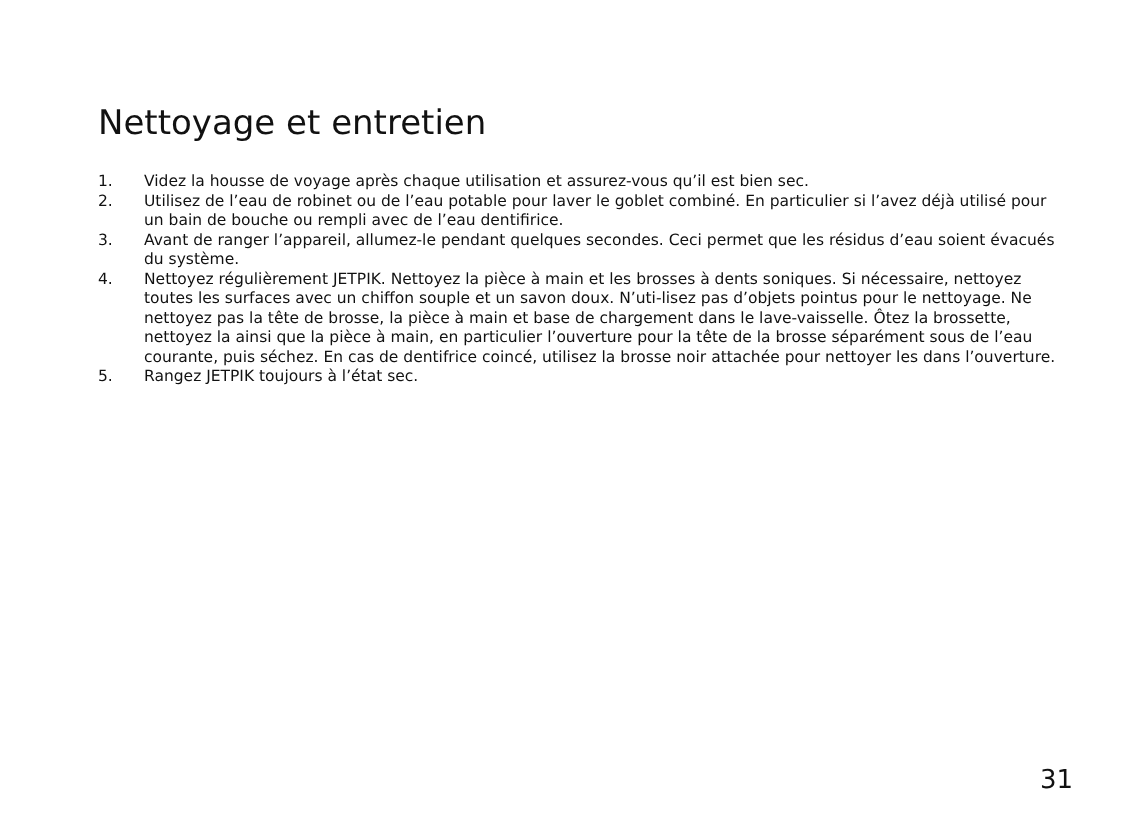Nettoyage et entretien
1. Videz la housse de voyage après chaque utilisation et assurez-vous qu’il est bien sec.
2. Utilisez de l’eau de robinet ou de l’eau potable pour laver le goblet combiné. En particulier si l’avez déjà utilisé pour un bain de bouche ou rempli avec de l’eau dentifirice.
3. Avant de ranger l’appareil, allumez-le pendant quelques secondes. Ceci permet que les résidus d’eau soient évacués du système.
4. Nettoyez régulièrement JETPIK. Nettoyez la pièce à main et les brosses à dents soniques. Si nécessaire, nettoyez toutes les surfaces avec un chiffon souple et un savon doux. N’uti-lisez pas d’objets pointus pour le nettoyage. Ne nettoyez pas la tête de brosse, la pièce à main et base de chargement dans le lave-vaisselle. Ôtez la brossette, nettoyez la ainsi que la pièce à main, en particulier l’ouverture pour la tête de la brosse séparément sous de l’eau courante, puis séchez. En cas de dentifrice coincé, utilisez la brosse noir attachée pour nettoyer les dans l’ouverture.
5. Rangez JETPIK toujours à l’état sec.
31